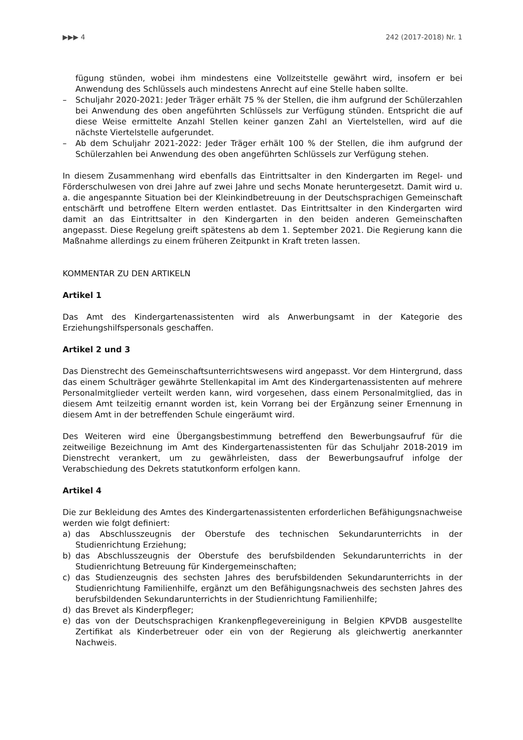▶▶▶ 4 242 (2017-2018) Nr. 1
fügung stünden, wobei ihm mindestens eine Vollzeitstelle gewährt wird, insofern er bei Anwendung des Schlüssels auch mindestens Anrecht auf eine Stelle haben sollte.
– Schuljahr 2020-2021: Jeder Träger erhält 75 % der Stellen, die ihm aufgrund der Schülerzahlen bei Anwendung des oben angeführten Schlüssels zur Verfügung stünden. Entspricht die auf diese Weise ermittelte Anzahl Stellen keiner ganzen Zahl an Viertelstellen, wird auf die nächste Viertelstelle aufgerundet.
– Ab dem Schuljahr 2021-2022: Jeder Träger erhält 100 % der Stellen, die ihm aufgrund der Schülerzahlen bei Anwendung des oben angeführten Schlüssels zur Verfügung stehen.
In diesem Zusammenhang wird ebenfalls das Eintrittsalter in den Kindergarten im Regel- und Förderschulwesen von drei Jahre auf zwei Jahre und sechs Monate heruntergesetzt. Damit wird u. a. die angespannte Situation bei der Kleinkindbetreuung in der Deutschsprachigen Gemeinschaft entschärft und betroffene Eltern werden entlastet. Das Eintrittsalter in den Kindergarten wird damit an das Eintrittsalter in den Kindergarten in den beiden anderen Gemeinschaften angepasst. Diese Regelung greift spätestens ab dem 1. September 2021. Die Regierung kann die Maßnahme allerdings zu einem früheren Zeitpunkt in Kraft treten lassen.
KOMMENTAR ZU DEN ARTIKELN
Artikel 1
Das Amt des Kindergartenassistenten wird als Anwerbungsamt in der Kategorie des Erziehungshilfspersonals geschaffen.
Artikel 2 und 3
Das Dienstrecht des Gemeinschaftsunterrichtswesens wird angepasst. Vor dem Hintergrund, dass das einem Schulträger gewährte Stellenkapital im Amt des Kindergartenassistenten auf mehrere Personalmitglieder verteilt werden kann, wird vorgesehen, dass einem Personalmitglied, das in diesem Amt teilzeitig ernannt worden ist, kein Vorrang bei der Ergänzung seiner Ernennung in diesem Amt in der betreffenden Schule eingeräumt wird.
Des Weiteren wird eine Übergangsbestimmung betreffend den Bewerbungsaufruf für die zeitweilige Bezeichnung im Amt des Kindergartenassistenten für das Schuljahr 2018-2019 im Dienstrecht verankert, um zu gewährleisten, dass der Bewerbungsaufruf infolge der Verabschiedung des Dekrets statutkonform erfolgen kann.
Artikel 4
Die zur Bekleidung des Amtes des Kindergartenassistenten erforderlichen Befähigungsnachweise werden wie folgt definiert:
a) das Abschlusszeugnis der Oberstufe des technischen Sekundarunterrichts in der Studienrichtung Erziehung;
b) das Abschlusszeugnis der Oberstufe des berufsbildenden Sekundarunterrichts in der Studienrichtung Betreuung für Kindergemeinschaften;
c) das Studienzeugnis des sechsten Jahres des berufsbildenden Sekundarunterrichts in der Studienrichtung Familienhilfe, ergänzt um den Befähigungsnachweis des sechsten Jahres des berufsbildenden Sekundarunterrichts in der Studienrichtung Familienhilfe;
d) das Brevet als Kinderpfleger;
e) das von der Deutschsprachigen Krankenpflegevereinigung in Belgien KPVDB ausgestellte Zertifikat als Kinderbetreuer oder ein von der Regierung als gleichwertig anerkannter Nachweis.